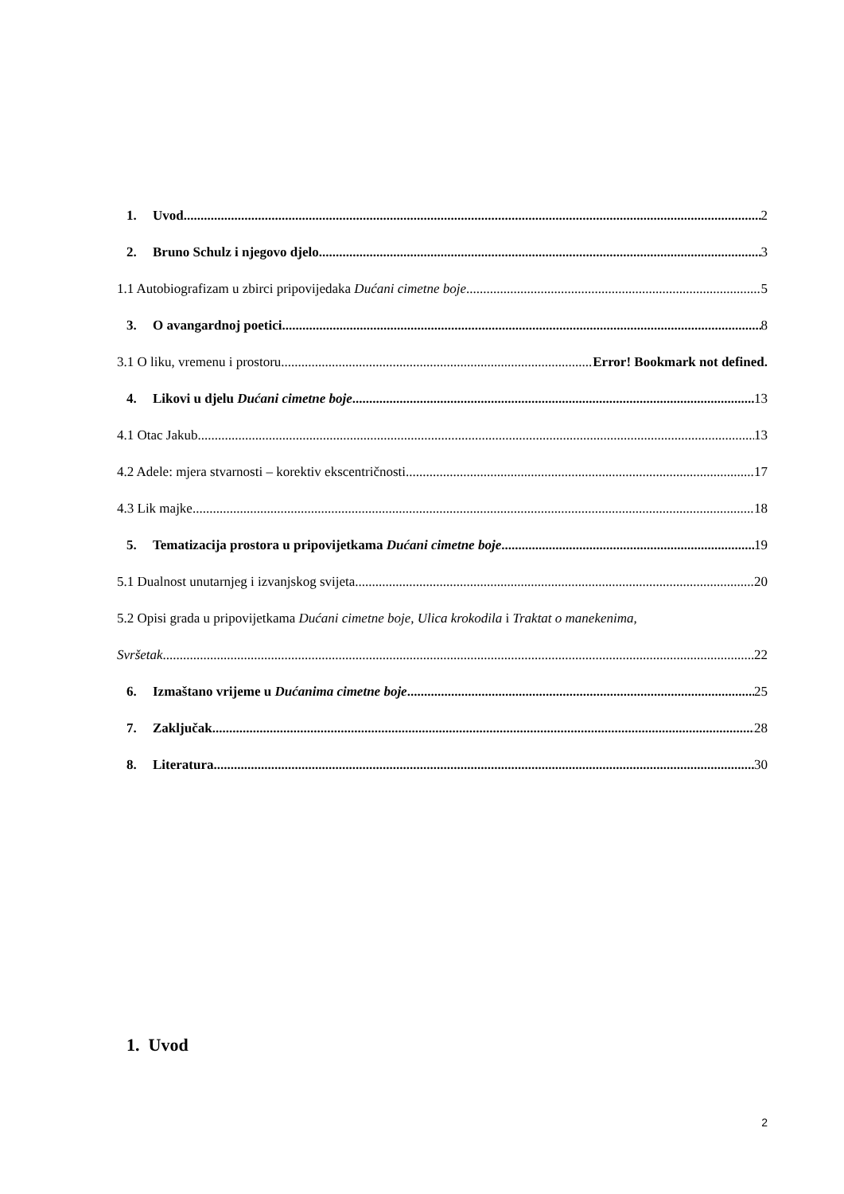1. Uvod 2
2. Bruno Schulz i njegovo djelo 3
1.1 Autobiografizam u zbirci pripovijedaka Dućani cimetne boje 5
3. O avangardnoj poetici 8
3.1 O liku, vremenu i prostoru Error! Bookmark not defined.
4. Likovi u djelu Dućani cimetne boje 13
4.1 Otac Jakub 13
4.2 Adele: mjera stvarnosti – korektiv ekscentričnosti 17
4.3 Lik majke 18
5. Tematizacija prostora u pripovijetkama Dućani cimetne boje 19
5.1 Dualnost unutarnjeg i izvanjskog svijeta 20
5.2 Opisi grada u pripovijetkama Dućani cimetne boje, Ulica krokodila i Traktat o manekenima,
Svršetak 22
6. Izmaštano vrijeme u Dućanima cimetne boje 25
7. Zaključak 28
8. Literatura 30
1. Uvod
2